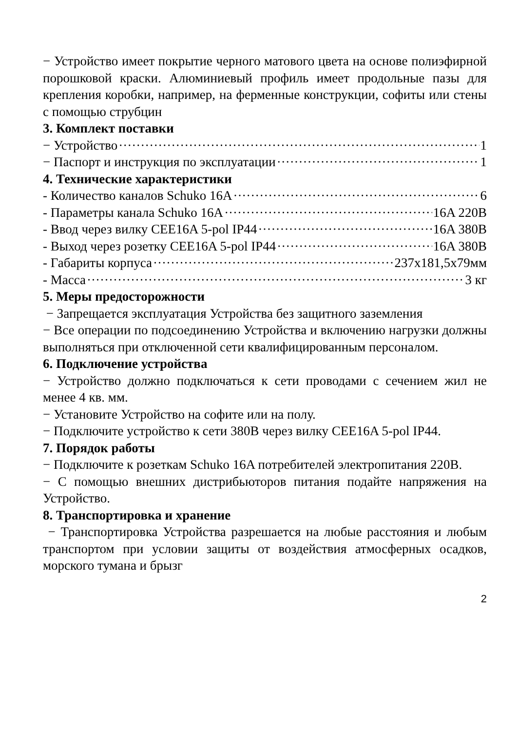− Устройство имеет покрытие черного матового цвета на основе полиэфирной порошковой краски. Алюминиевый профиль имеет продольные пазы для крепления коробки, например, на ферменные конструкции, софиты или стены с помощью струбцин
3. Комплект поставки
− Устройство 1
− Паспорт и инструкция по эксплуатации 1
4. Технические характеристики
- Количество каналов Schuko 16A 6
- Параметры канала Schuko 16A 16A 220B
- Ввод через вилку CEE16A 5-pol IP44 16A 380B
- Выход через розетку CEE16A 5-pol IP44 16A 380B
- Габариты корпуса 237x181,5x79мм
- Масса 3 кг
5. Меры предосторожности
− Запрещается эксплуатация Устройства без защитного заземления
− Все операции по подсоединению Устройства и включению нагрузки должны выполняться при отключенной сети квалифицированным персоналом.
6. Подключение устройства
− Устройство должно подключаться к сети проводами с сечением жил не менее 4 кв. мм.
− Установите Устройство на софите или на полу.
− Подключите устройство к сети 380В через вилку CEE16A 5-pol IP44.
7. Порядок работы
− Подключите к розеткам Schuko 16A потребителей электропитания 220В.
− С помощью внешних дистрибьюторов питания подайте напряжения на Устройство.
8. Транспортировка и хранение
− Транспортировка Устройства разрешается на любые расстояния и любым транспортом при условии защиты от воздействия атмосферных осадков, морского тумана и брызг
2